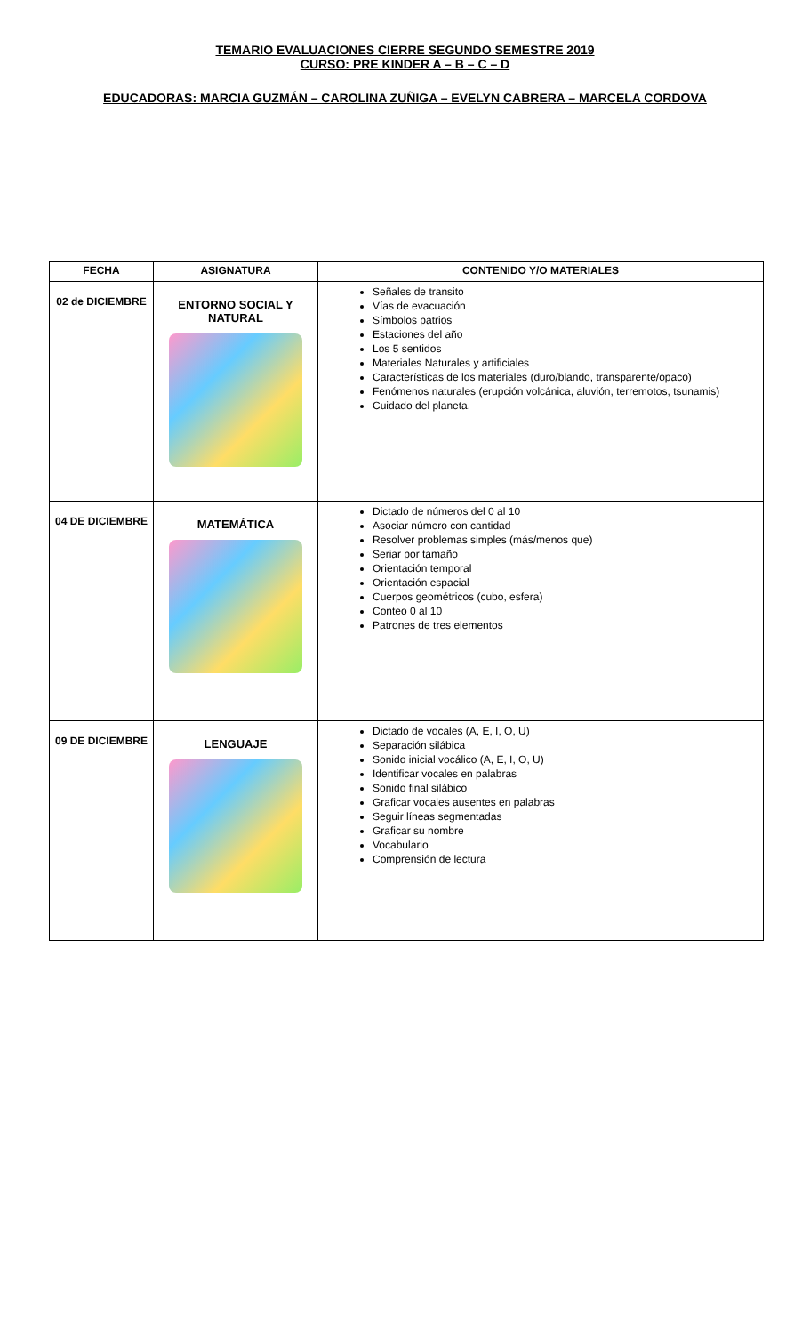TEMARIO EVALUACIONES CIERRE SEGUNDO SEMESTRE 2019
CURSO: PRE KINDER A – B – C – D
EDUCADORAS: MARCIA GUZMÁN – CAROLINA ZUÑIGA – EVELYN CABRERA – MARCELA CORDOVA
| FECHA | ASIGNATURA | CONTENIDO Y/O MATERIALES |
| --- | --- | --- |
| 02 de DICIEMBRE | ENTORNO SOCIAL Y NATURAL | Señales de transito Vías de evacuación Símbolos patrios Estaciones del año Los 5 sentidos Materiales Naturales y artificiales Características de los materiales (duro/blando, transparente/opaco) Fenómenos naturales (erupción volcánica, aluvión, terremotos, tsunamis) Cuidado del planeta. |
| 04 DE DICIEMBRE | MATEMÁTICA | Dictado de números del 0 al 10 Asociar número con cantidad Resolver problemas simples (más/menos que) Seriar por tamaño Orientación temporal Orientación espacial Cuerpos geométricos (cubo, esfera) Conteo 0 al 10 Patrones de tres elementos |
| 09 DE DICIEMBRE | LENGUAJE | Dictado de vocales (A, E, I, O, U) Separación silábica Sonido inicial vocálico (A, E, I, O, U) Identificar vocales en palabras Sonido final silábico Graficar vocales ausentes en palabras Seguir líneas segmentadas Graficar su nombre Vocabulario Comprensión de lectura |